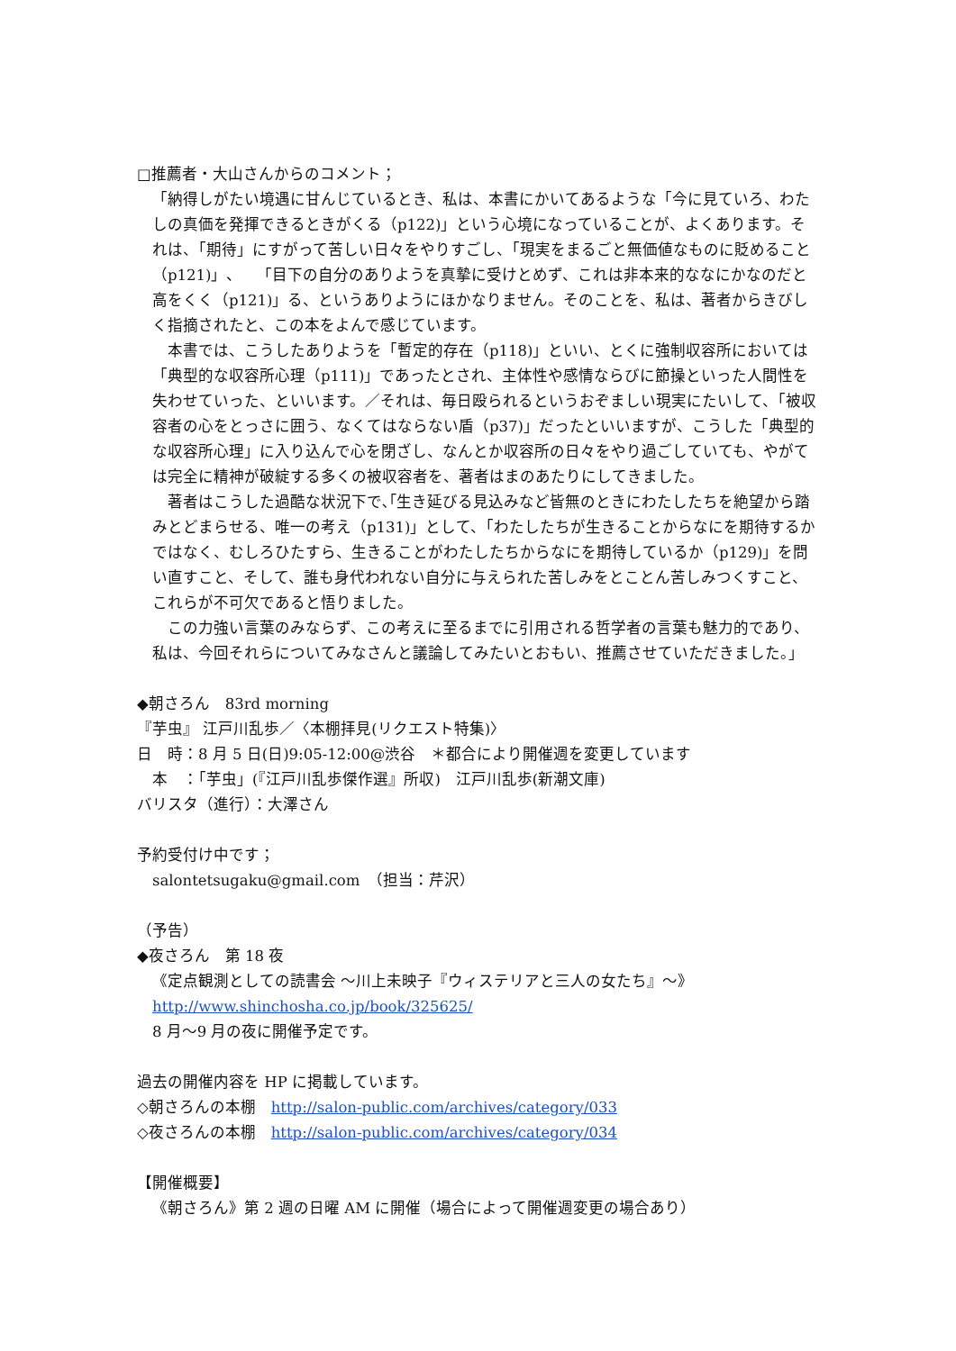□推薦者・大山さんからのコメント；
「納得しがたい境遇に甘んじているとき、私は、本書にかいてあるような「今に見ていろ、わたしの真価を発揮できるときがくる（p122)」という心境になっていることが、よくあります。それは、「期待」にすがって苦しい日々をやりすごし、「現実をまるごと無価値なものに貶めること（p121)」、　「目下の自分のありようを真摯に受けとめず、これは非本来的ななにかなのだと高をくく（p121)」る、というありようにほかなりません。そのことを、私は、著者からきびしく指摘されたと、この本をよんで感じています。
本書では、こうしたありようを「暫定的存在（p118)」といい、とくに強制収容所においては「典型的な収容所心理（p111)」であったとされ、主体性や感情ならびに節操といった人間性を失わせていった、といいます。／それは、毎日殴られるというおぞましい現実にたいして、「被収容者の心をとっさに囲う、なくてはならない盾（p37)」だったといいますが、こうした「典型的な収容所心理」に入り込んで心を閉ざし、なんとか収容所の日々をやり過ごしていても、やがては完全に精神が破綻する多くの被収容者を、著者はまのあたりにしてきました。
著者はこうした過酷な状況下で､｢生き延びる見込みなど皆無のときにわたしたちを絶望から踏みとどまらせる、唯一の考え（p131)」として、「わたしたちが生きることからなにを期待するかではなく、むしろひたすら、生きることがわたしたちからなにを期待しているか（p129)」を問い直すこと、そして、誰も身代われない自分に与えられた苦しみをとことん苦しみつくすこと、これらが不可欠であると悟りました。
この力強い言葉のみならず、この考えに至るまでに引用される哲学者の言葉も魅力的であり、私は、今回それらについてみなさんと議論してみたいとおもい、推薦させていただきました。」
◆朝さろん　83rd morning
『芋虫』 江戸川乱歩／〈本棚拝見(リクエスト特集)〉
日　時：8 月 5 日(日)9:05-12:00@渋谷　＊都合により開催週を変更しています
　本　：「芋虫」(『江戸川乱歩傑作選』所収)　江戸川乱歩(新潮文庫)
バリスタ（進行）：大澤さん
予約受付け中です；
salontetsugaku@gmail.com　（担当：芹沢）
（予告）
◆夜さろん　第 18 夜
《定点観測としての読書会 ～川上未映子『ウィステリアと三人の女たち』～》
http://www.shinchosha.co.jp/book/325625/
8 月～9 月の夜に開催予定です。
過去の開催内容を HP に掲載しています。
◇朝さろんの本棚　http://salon-public.com/archives/category/033
◇夜さろんの本棚　http://salon-public.com/archives/category/034
【開催概要】
《朝さろん》第 2 週の日曜 AM に開催（場合によって開催週変更の場合あり）